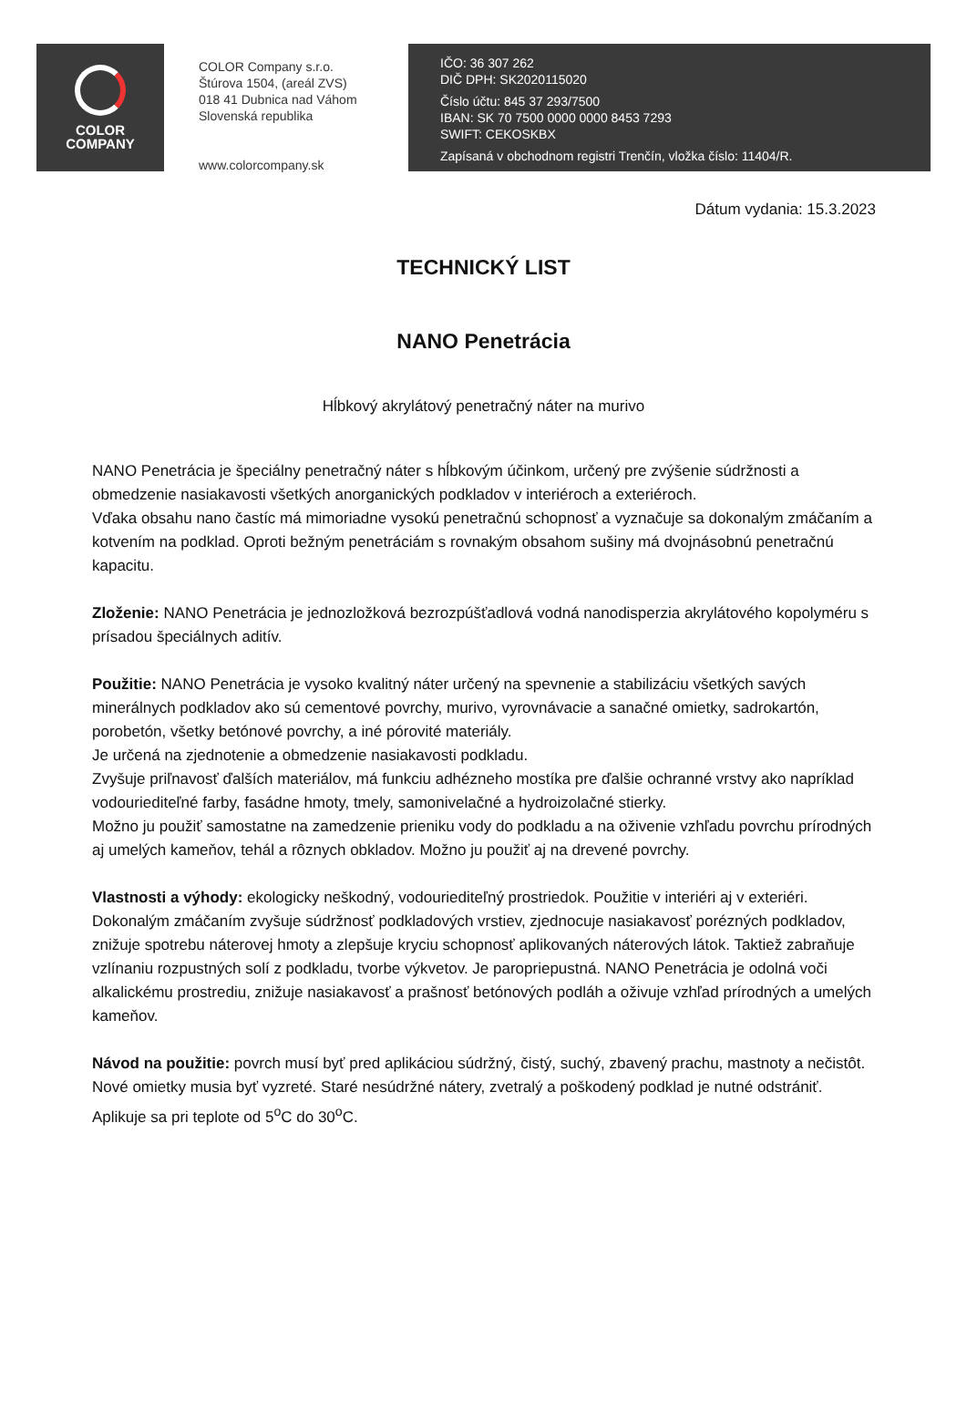COLOR
COMPANY
COLOR Company s.r.o.
Štúrova 1504, (areál ZVS)
018 41 Dubnica nad Váhom
Slovenská republika
www.colorcompany.sk
IČO: 36 307 262
DIČ DPH: SK2020115020
Číslo účtu: 845 37 293/7500
IBAN: SK 70 7500 0000 0000 8453 7293
SWIFT: CEKOSKBX
Zapísaná v obchodnom registri Trenčín, vložka číslo: 11404/R.
Dátum vydania: 15.3.2023
TECHNICKÝ LIST
NANO Penetrácia
Hĺbkový akrylátový penetračný náter na murivo
NANO Penetrácia je špeciálny penetračný náter s hĺbkovým účinkom, určený pre zvýšenie súdržnosti a obmedzenie nasiakavosti všetkých anorganických podkladov v interiéroch a exteriéroch.
Vďaka obsahu nano častíc má mimoriadne vysokú penetračnú schopnosť a vyznačuje sa dokonalým zmáčaním a kotvením na podklad. Oproti bežným penetráciám s rovnakým obsahom sušiny má dvojnásobnú penetračnú kapacitu.
Zloženie: NANO Penetrácia je jednozložková bezrozpúšťadlová vodná nanodisperzia akrylátového kopolyméru s prísadou špeciálnych aditív.
Použitie: NANO Penetrácia je vysoko kvalitný náter určený na spevnenie a stabilizáciu všetkých savých minerálnych podkladov ako sú cementové povrchy, murivo, vyrovnávacie a sanačné omietky, sadrokartón, porobetón, všetky betónové povrchy, a iné pórovité materiály.
Je určená na zjednotenie a obmedzenie nasiakavosti podkladu.
Zvyšuje priľnavosť ďalších materiálov, má funkciu adhézneho mostíka pre ďalšie ochranné vrstvy ako napríklad vodouriediteľné farby, fasádne hmoty, tmely, samonivelačné a hydroizolačné stierky.
Možno ju použiť samostatne na zamedzenie prieniku vody do podkladu a na oživenie vzhľadu povrchu prírodných aj umelých kameňov, tehál a rôznych obkladov. Možno ju použiť aj na drevené povrchy.
Vlastnosti a výhody: ekologicky neškodný, vodouriediteľný prostriedok. Použitie v interiéri aj v exteriéri. Dokonalým zmáčaním zvyšuje súdržnosť podkladových vrstiev, zjednocuje nasiakavosť porézných podkladov, znižuje spotrebu náterovej hmoty a zlepšuje kryciu schopnosť aplikovaných náterových látok. Taktiež zabraňuje vzlínaniu rozpustných solí z podkladu, tvorbe výkvetov. Je paropriepustná. NANO Penetrácia je odolná voči alkalickému prostrediu, znižuje nasiakavosť a prašnosť betónových podláh a oživuje vzhľad prírodných a umelých kameňov.
Návod na použitie: povrch musí byť pred aplikáciou súdržný, čistý, suchý, zbavený prachu, mastnoty a nečistôt. Nové omietky musia byť vyzreté. Staré nesúdržné nátery, zvetralý a poškodený podklad je nutné odstrániť. Aplikuje sa pri teplote od 5<sup>o</sup>C do 30<sup>o</sup>C.